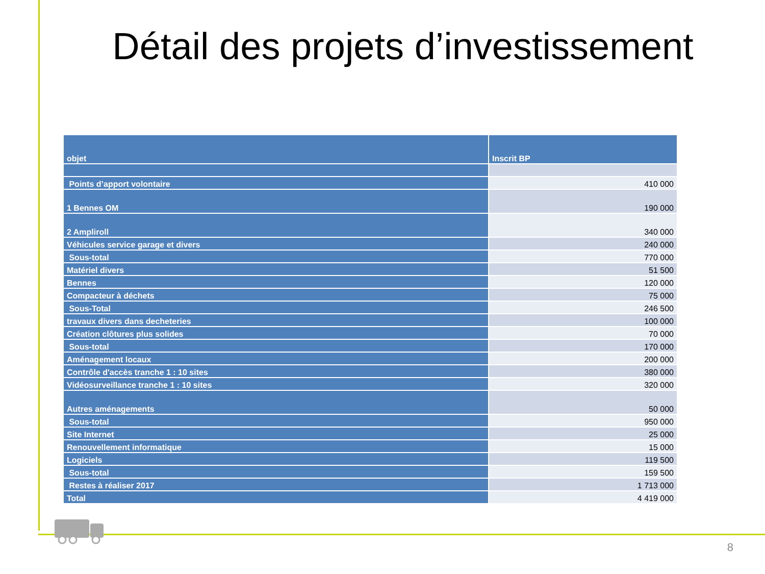Détail des projets d’investissement
| objet | Inscrit BP |
| --- | --- |
| Points d’apport volontaire | 410 000 |
| 1 Bennes OM | 190 000 |
| 2 Ampliroll | 340 000 |
| Véhicules service garage et divers | 240 000 |
| Sous-total | 770 000 |
| Matériel divers | 51 500 |
| Bennes | 120 000 |
| Compacteur à déchets | 75 000 |
| Sous-Total | 246 500 |
| travaux divers dans decheteries | 100 000 |
| Création clôtures plus solides | 70 000 |
| Sous-total | 170 000 |
| Aménagement locaux | 200 000 |
| Contrôle d'accès tranche 1 : 10 sites | 380 000 |
| Vidéosurveillance tranche 1 : 10 sites | 320 000 |
| Autres aménagements | 50 000 |
| Sous-total | 950 000 |
| Site Internet | 25 000 |
| Renouvellement informatique | 15 000 |
| Logiciels | 119 500 |
| Sous-total | 159 500 |
| Restes à réaliser 2017 | 1 713 000 |
| Total | 4 419 000 |
8